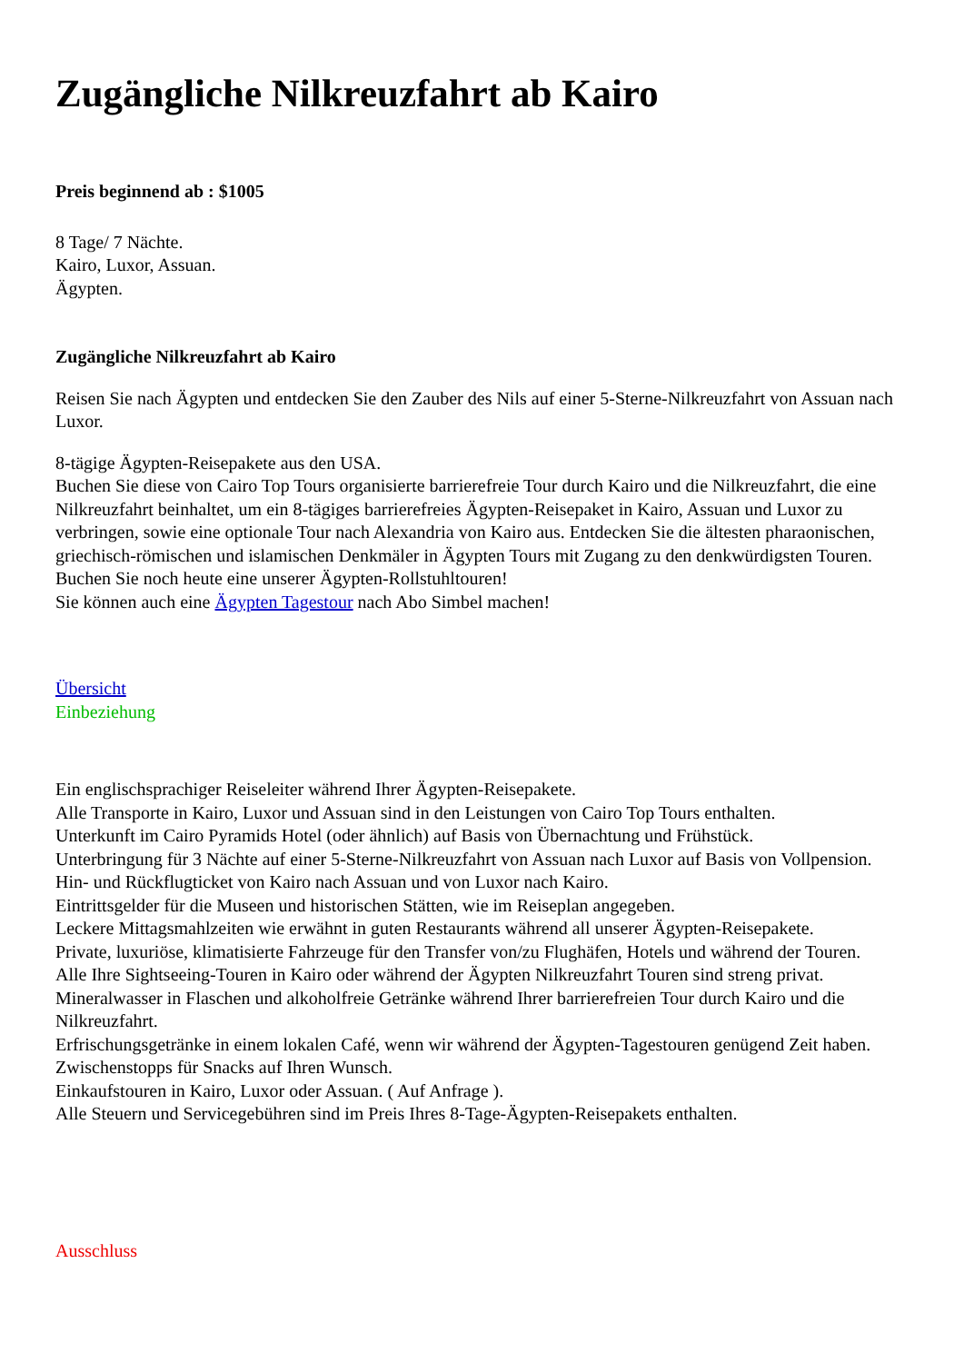Zugängliche Nilkreuzfahrt ab Kairo
Preis beginnend ab : $1005
8 Tage/ 7 Nächte.
Kairo, Luxor, Assuan.
Ägypten.
Zugängliche Nilkreuzfahrt ab Kairo
Reisen Sie nach Ägypten und entdecken Sie den Zauber des Nils auf einer 5-Sterne-Nilkreuzfahrt von Assuan nach Luxor.
8-tägige Ägypten-Reisepakete aus den USA.
Buchen Sie diese von Cairo Top Tours organisierte barrierefreie Tour durch Kairo und die Nilkreuzfahrt, die eine Nilkreuzfahrt beinhaltet, um ein 8-tägiges barrierefreies Ägypten-Reisepaket in Kairo, Assuan und Luxor zu verbringen, sowie eine optionale Tour nach Alexandria von Kairo aus. Entdecken Sie die ältesten pharaonischen, griechisch-römischen und islamischen Denkmäler in Ägypten Tours mit Zugang zu den denkwürdigsten Touren. Buchen Sie noch heute eine unserer Ägypten-Rollstuhltouren!
Sie können auch eine Ägypten Tagestour nach Abo Simbel machen!
Übersicht
Einbeziehung
Ein englischsprachiger Reiseleiter während Ihrer Ägypten-Reisepakete.
Alle Transporte in Kairo, Luxor und Assuan sind in den Leistungen von Cairo Top Tours enthalten.
Unterkunft im Cairo Pyramids Hotel (oder ähnlich) auf Basis von Übernachtung und Frühstück.
Unterbringung für 3 Nächte auf einer 5-Sterne-Nilkreuzfahrt von Assuan nach Luxor auf Basis von Vollpension.
Hin- und Rückflugticket von Kairo nach Assuan und von Luxor nach Kairo.
Eintrittsgelder für die Museen und historischen Stätten, wie im Reiseplan angegeben.
Leckere Mittagsmahlzeiten wie erwähnt in guten Restaurants während all unserer Ägypten-Reisepakete.
Private, luxuriöse, klimatisierte Fahrzeuge für den Transfer von/zu Flughäfen, Hotels und während der Touren.
Alle Ihre Sightseeing-Touren in Kairo oder während der Ägypten Nilkreuzfahrt Touren sind streng privat.
Mineralwasser in Flaschen und alkoholfreie Getränke während Ihrer barrierefreien Tour durch Kairo und die Nilkreuzfahrt.
Erfrischungsgetränke in einem lokalen Café, wenn wir während der Ägypten-Tagestouren genügend Zeit haben.
Zwischenstopps für Snacks auf Ihren Wunsch.
Einkaufstouren in Kairo, Luxor oder Assuan. ( Auf Anfrage ).
Alle Steuern und Servicegebühren sind im Preis Ihres 8-Tage-Ägypten-Reisepakets enthalten.
Ausschluss